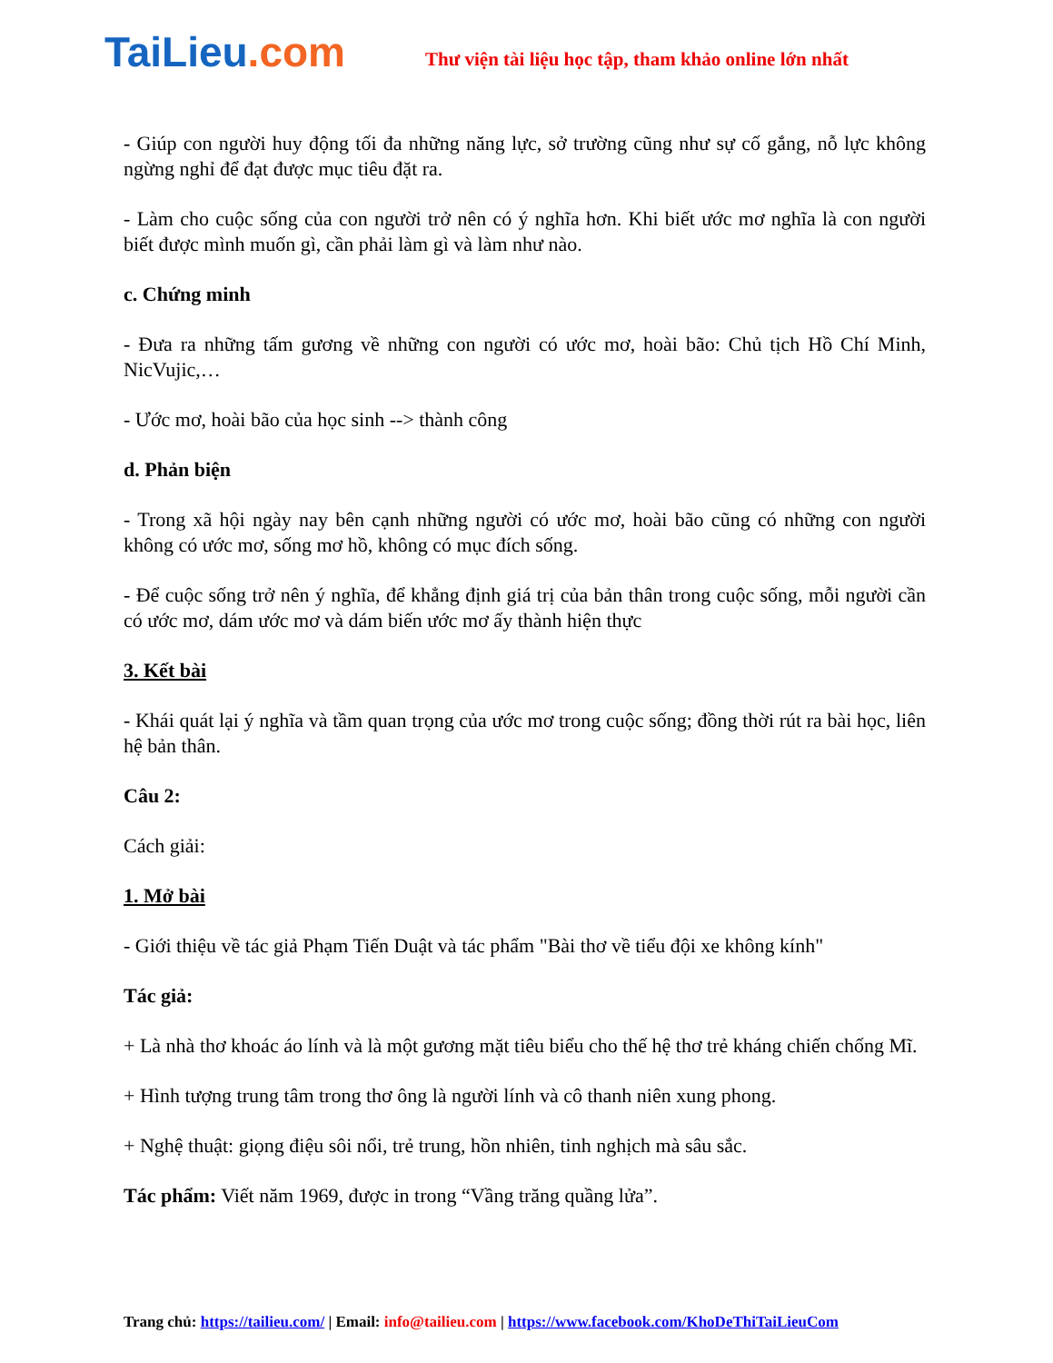TaiLieu.com
Thư viện tài liệu học tập, tham khảo online lớn nhất
- Giúp con người huy động tối đa những năng lực, sở trường cũng như sự cố gắng, nỗ lực không ngừng nghỉ để đạt được mục tiêu đặt ra.
- Làm cho cuộc sống của con người trở nên có ý nghĩa hơn. Khi biết ước mơ nghĩa là con người biết được mình muốn gì, cần phải làm gì và làm như nào.
c. Chứng minh
- Đưa ra những tấm gương về những con người có ước mơ, hoài bão: Chủ tịch Hồ Chí Minh, NicVujic,…
- Ước mơ, hoài bão của học sinh --> thành công
d. Phản biện
- Trong xã hội ngày nay bên cạnh những người có ước mơ, hoài bão cũng có những con người không có ước mơ, sống mơ hồ, không có mục đích sống.
- Để cuộc sống trở nên ý nghĩa, để khẳng định giá trị của bản thân trong cuộc sống, mỗi người cần có ước mơ, dám ước mơ và dám biến ước mơ ấy thành hiện thực
3. Kết bài
- Khái quát lại ý nghĩa và tầm quan trọng của ước mơ trong cuộc sống; đồng thời rút ra bài học, liên hệ bản thân.
Câu 2:
Cách giải:
1. Mở bài
- Giới thiệu về tác giả Phạm Tiến Duật và tác phẩm "Bài thơ về tiểu đội xe không kính"
Tác giả:
+ Là nhà thơ khoác áo lính và là một gương mặt tiêu biểu cho thế hệ thơ trẻ kháng chiến chống Mĩ.
+ Hình tượng trung tâm trong thơ ông là người lính và cô thanh niên xung phong.
+ Nghệ thuật: giọng điệu sôi nổi, trẻ trung, hồn nhiên, tinh nghịch mà sâu sắc.
Tác phẩm: Viết năm 1969, được in trong “Vầng trăng quầng lửa”.
Trang chủ: https://tailieu.com/ | Email: info@tailieu.com | https://www.facebook.com/KhoDeThiTaiLieuCom